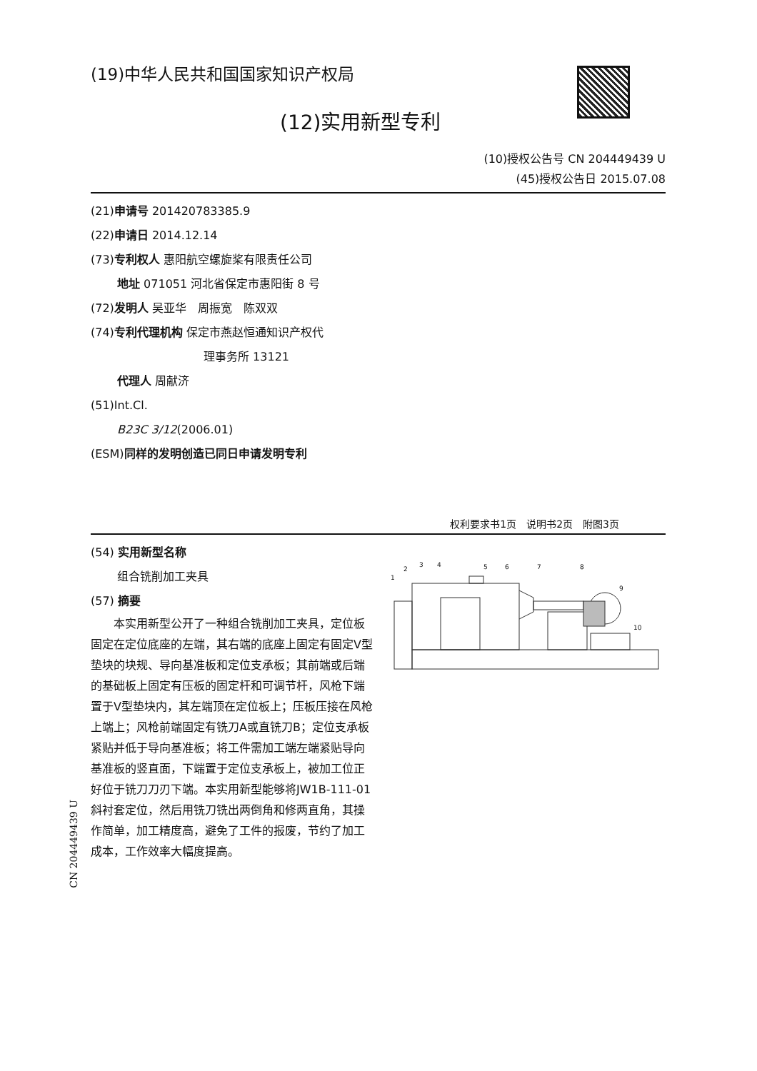(19)中华人民共和国国家知识产权局
(12)实用新型专利
(10)授权公告号 CN 204449439 U
(45)授权公告日 2015.07.08
(21)申请号 201420783385.9
(22)申请日 2014.12.14
(73)专利权人 惠阳航空螺旋桨有限责任公司
地址 071051 河北省保定市惠阳街 8 号
(72)发明人 吴亚华　周振宽　陈双双
(74)专利代理机构 保定市燕赵恒通知识产权代
理事务所 13121
代理人 周献济
(51)Int.Cl.
B23C 3/12(2006.01)
(ESM)同样的发明创造已同日申请发明专利
权利要求书1页　说明书2页　附图3页
(54) 实用新型名称
组合铣削加工夹具
(57) 摘要
本实用新型公开了一种组合铣削加工夹具，定位板固定在定位底座的左端，其右端的底座上固定有固定V型垫块的块规、导向基准板和定位支承板；其前端或后端的基础板上固定有压板的固定杆和可调节杆，风枪下端置于V型垫块内，其左端顶在定位板上；压板压接在风枪上端上；风枪前端固定有铣刀A或直铣刀B；定位支承板紧贴并低于导向基准板；将工件需加工端左端紧贴导向基准板的竖直面，下端置于定位支承板上，被加工位正好位于铣刀刀刃下端。本实用新型能够将JW1B-111-01斜衬套定位，然后用铣刀铣出两倒角和修两直角，其操作简单，加工精度高，避免了工件的报废，节约了加工成本，工作效率大幅度提高。
1
2
3
4
5
6
7
8
9
10
CN 204449439 U